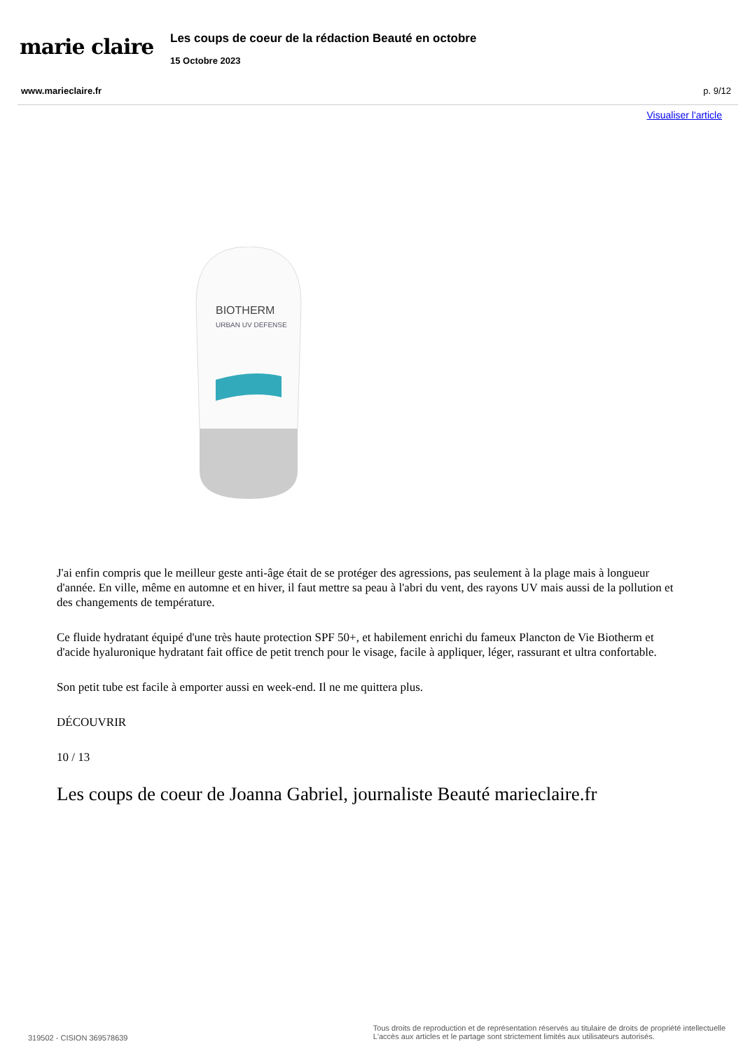marie claire
Les coups de coeur de la rédaction Beauté en octobre
15 Octobre 2023
www.marieclaire.fr p. 9/12
Visualiser l'article
BIOTHERM
URBAN UV DEFENSE
J'ai enfin compris que le meilleur geste anti-âge était de se protéger des agressions, pas seulement à la plage mais à longueur d'année. En ville, même en automne et en hiver, il faut mettre sa peau à l'abri du vent, des rayons UV mais aussi de la pollution et des changements de température.
Ce fluide hydratant équipé d'une très haute protection SPF 50+, et habilement enrichi du fameux Plancton de Vie Biotherm et d'acide hyaluronique hydratant fait office de petit trench pour le visage, facile à appliquer, léger, rassurant et ultra confortable.
Son petit tube est facile à emporter aussi en week-end. Il ne me quittera plus.
DÉCOUVRIR
10 / 13
Les coups de coeur de Joanna Gabriel, journaliste Beauté marieclaire.fr
319502 - CISION 369578639 Tous droits de reproduction et de représentation réservés au titulaire de droits de propriété intellectuelle
L'accès aux articles et le partage sont strictement limités aux utilisateurs autorisés.